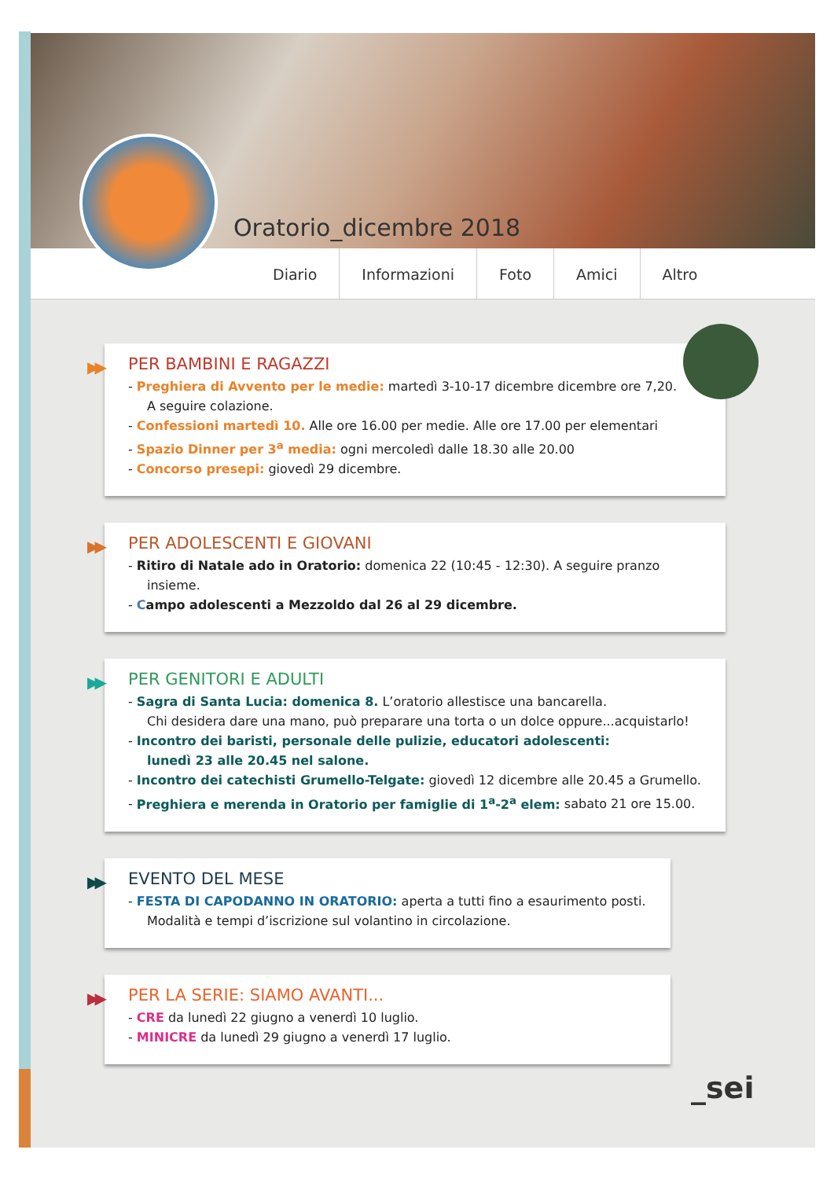Oratorio_dicembre 2018
Diario Informazioni Foto Amici Altro
▶▶
PER BAMBINI E RAGAZZI
- Preghiera di Avvento per le medie: martedì 3-10-17 dicembre dicembre ore 7,20.
A seguire colazione.
- Confessioni martedì 10. Alle ore 16.00 per medie. Alle ore 17.00 per elementari
- Spazio Dinner per 3<sup>a</sup> media: ogni mercoledì dalle 18.30 alle 20.00
- Concorso presepi: giovedì 29 dicembre.
▶▶
PER ADOLESCENTI E GIOVANI
- Ritiro di Natale ado in Oratorio: domenica 22 (10:45 - 12:30). A seguire pranzo insieme.
- Campo adolescenti a Mezzoldo dal 26 al 29 dicembre.
▶▶
PER GENITORI E ADULTI
- Sagra di Santa Lucia: domenica 8. L’oratorio allestisce una bancarella.
Chi desidera dare una mano, può preparare una torta o un dolce oppure...acquistarlo!
- Incontro dei baristi, personale delle pulizie, educatori adolescenti:
lunedì 23 alle 20.45 nel salone.
- Incontro dei catechisti Grumello-Telgate: giovedì 12 dicembre alle 20.45 a Grumello.
- Preghiera e merenda in Oratorio per famiglie di 1<sup>a</sup>-2<sup>a</sup> elem: sabato 21 ore 15.00.
▶▶
EVENTO DEL MESE
- FESTA DI CAPODANNO IN ORATORIO: aperta a tutti fino a esaurimento posti.
Modalità e tempi d’iscrizione sul volantino in circolazione.
▶▶
PER LA SERIE: SIAMO AVANTI...
- CRE da lunedì 22 giugno a venerdì 10 luglio.
- MINICRE da lunedì 29 giugno a venerdì 17 luglio.
_sei